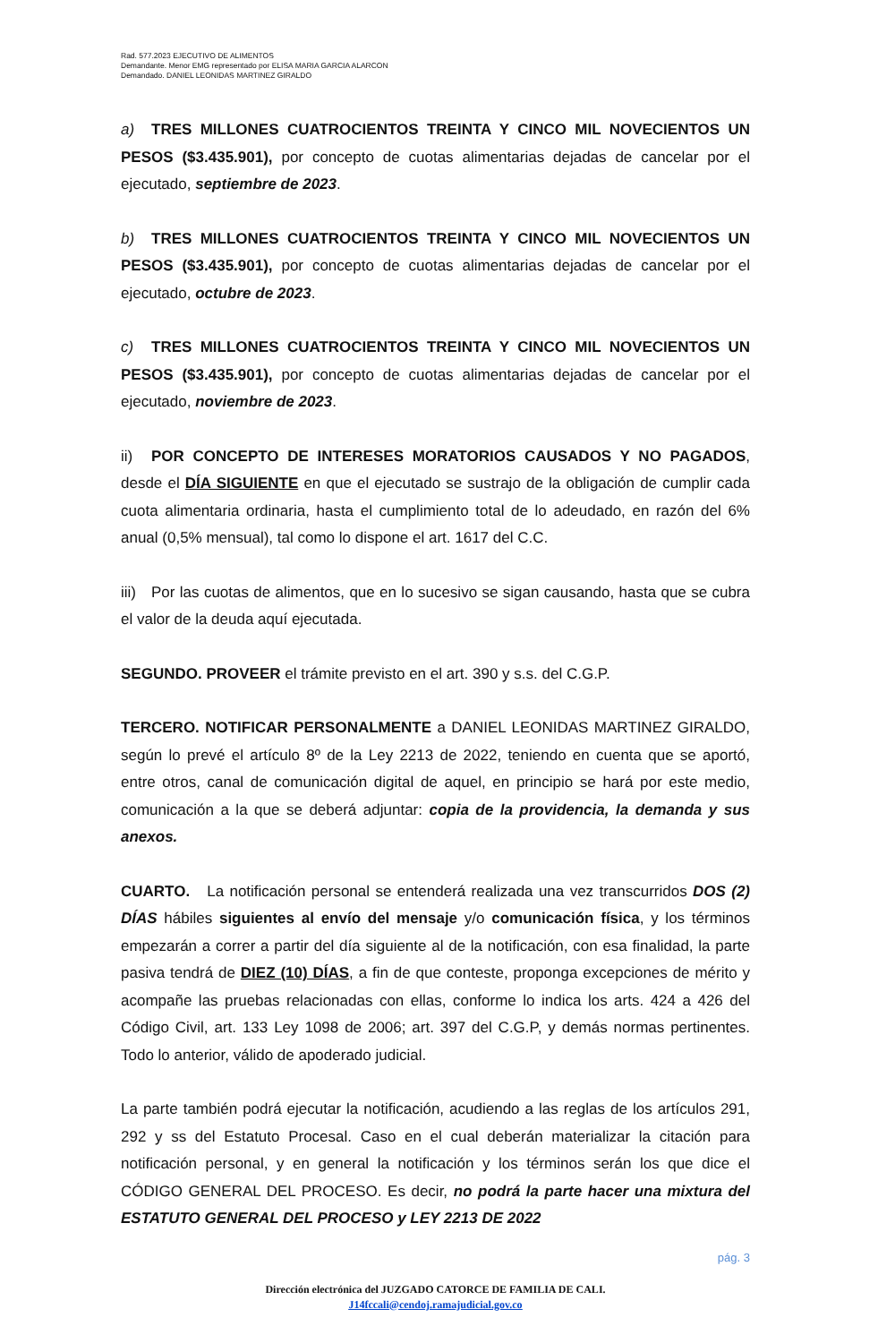Rad. 577.2023 EJECUTIVO DE ALIMENTOS
Demandante. Menor EMG representado por ELISA MARIA GARCIA ALARCON
Demandado. DANIEL LEONIDAS MARTINEZ GIRALDO
a) TRES MILLONES CUATROCIENTOS TREINTA Y CINCO MIL NOVECIENTOS UN PESOS ($3.435.901), por concepto de cuotas alimentarias dejadas de cancelar por el ejecutado, septiembre de 2023.
b) TRES MILLONES CUATROCIENTOS TREINTA Y CINCO MIL NOVECIENTOS UN PESOS ($3.435.901), por concepto de cuotas alimentarias dejadas de cancelar por el ejecutado, octubre de 2023.
c) TRES MILLONES CUATROCIENTOS TREINTA Y CINCO MIL NOVECIENTOS UN PESOS ($3.435.901), por concepto de cuotas alimentarias dejadas de cancelar por el ejecutado, noviembre de 2023.
ii) POR CONCEPTO DE INTERESES MORATORIOS CAUSADOS Y NO PAGADOS, desde el DÍA SIGUIENTE en que el ejecutado se sustrajo de la obligación de cumplir cada cuota alimentaria ordinaria, hasta el cumplimiento total de lo adeudado, en razón del 6% anual (0,5% mensual), tal como lo dispone el art. 1617 del C.C.
iii) Por las cuotas de alimentos, que en lo sucesivo se sigan causando, hasta que se cubra el valor de la deuda aquí ejecutada.
SEGUNDO. PROVEER el trámite previsto en el art. 390 y s.s. del C.G.P.
TERCERO. NOTIFICAR PERSONALMENTE a DANIEL LEONIDAS MARTINEZ GIRALDO, según lo prevé el artículo 8º de la Ley 2213 de 2022, teniendo en cuenta que se aportó, entre otros, canal de comunicación digital de aquel, en principio se hará por este medio, comunicación a la que se deberá adjuntar: copia de la providencia, la demanda y sus anexos.
CUARTO. La notificación personal se entenderá realizada una vez transcurridos DOS (2) DÍAS hábiles siguientes al envío del mensaje y/o comunicación física, y los términos empezarán a correr a partir del día siguiente al de la notificación, con esa finalidad, la parte pasiva tendrá de DIEZ (10) DÍAS, a fin de que conteste, proponga excepciones de mérito y acompañe las pruebas relacionadas con ellas, conforme lo indica los arts. 424 a 426 del Código Civil, art. 133 Ley 1098 de 2006; art. 397 del C.G.P, y demás normas pertinentes. Todo lo anterior, válido de apoderado judicial.
La parte también podrá ejecutar la notificación, acudiendo a las reglas de los artículos 291, 292 y ss del Estatuto Procesal. Caso en el cual deberán materializar la citación para notificación personal, y en general la notificación y los términos serán los que dice el CÓDIGO GENERAL DEL PROCESO. Es decir, no podrá la parte hacer una mixtura del ESTATUTO GENERAL DEL PROCESO y LEY 2213 DE 2022
pág. 3
Dirección electrónica del JUZGADO CATORCE DE FAMILIA DE CALI.
J14fccali@cendoj.ramajudicial.gov.co